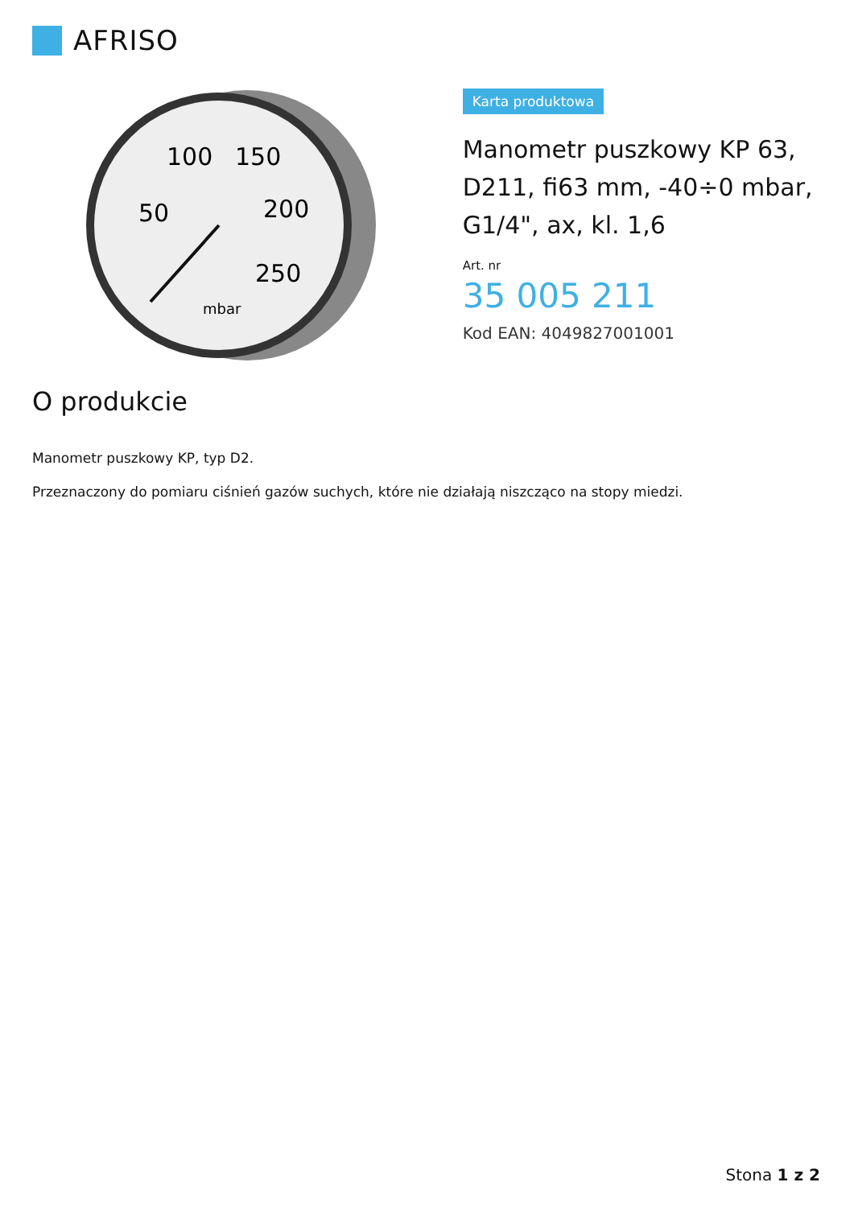AFRISO
100
150
50
200
250
mbar
Karta produktowa
Manometr puszkowy KP 63, D211, fi63 mm, -40÷0 mbar, G1/4", ax, kl. 1,6
Art. nr
35 005 211
Kod EAN: 4049827001001
O produkcie
Manometr puszkowy KP, typ D2.
Przeznaczony do pomiaru ciśnień gazów suchych, które nie działają niszcząco na stopy miedzi.
Stona 1 z 2